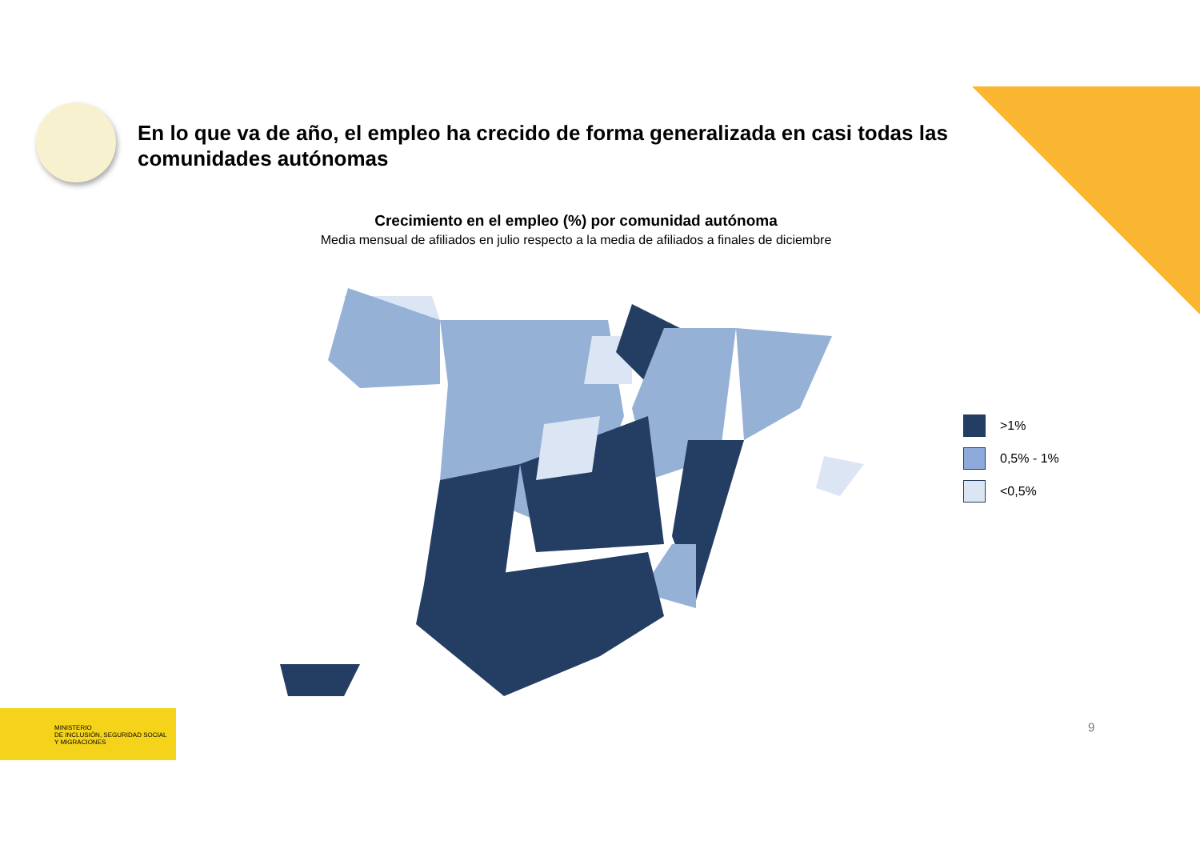En lo que va de año, el empleo ha crecido de forma generalizada en casi todas las comunidades autónomas
Crecimiento en el empleo (%) por comunidad autónoma
Media mensual de afiliados en julio respecto a la media de afiliados a finales de diciembre
>1%
0,5% - 1%
<0,5%
MINISTERIO
DE INCLUSIÓN, SEGURIDAD SOCIAL
Y MIGRACIONES
9